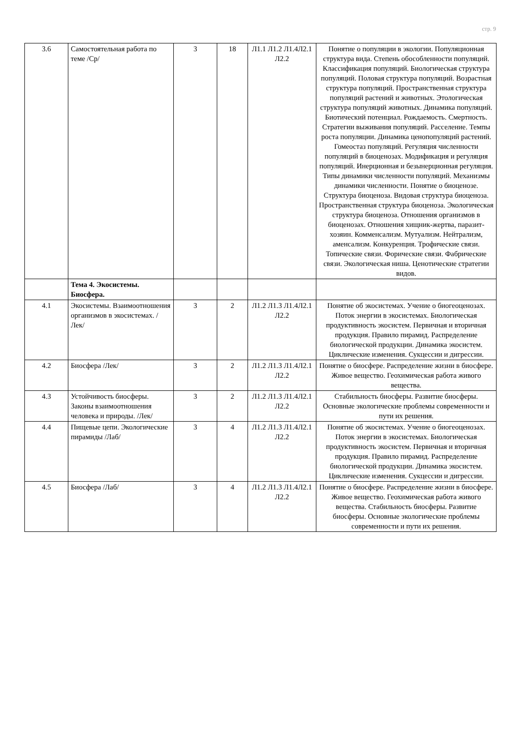стр. 9
| 3.6 | Самостоятельная работа по теме /Ср/ | 3 | 18 | Л1.1 Л1.2 Л1.4Л2.1 Л2.2 | Понятие о популяции в экологии. Популяционная структура вида. Степень обособленности популяций. Классификация популяций. Биологическая структура популяций. Половая структура популяций. Возрастная структура популяций. Пространственная структура популяций растений и животных. Этологическая структура популяций животных. Динамика популяций. Биотический потенциал. Рождаемость. Смертность. Стратегии выживания популяций. Расселение. Темпы роста популяции. Динамика ценопопуляций растений. Гомеостаз популяций. Регуляция численности популяций в биоценозах. Модификация и регуляция популяций. Инерционная и безынерционная регуляция. Типы динамики численности популяций. Механизмы динамики численности. Понятие о биоценозе. Структура биоценоза. Видовая структура биоценоза. Пространственная структура биоценоза. Экологическая структура биоценоза. Отношения организмов в биоценозах. Отношения хищник-жертва, паразит-хозяин. Комменсализм. Мутуализм. Нейтрализм, аменсализм. Конкуренция. Трофические связи. Топические связи. Форические связи. Фабрические связи. Экологическая ниша. Ценотические стратегии видов. |
| | Тема 4. Экосистемы. Биосфера. | | | | |
| 4.1 | Экосистемы. Взаимоотношения организмов в экосистемах. /Лек/ | 3 | 2 | Л1.2 Л1.3 Л1.4Л2.1 Л2.2 | Понятие об экосистемах. Учение о биогеоценозах. Поток энергии в экосистемах. Биологическая продуктивность экосистем. Первичная и вторичная продукция. Правило пирамид. Распределение биологической продукции. Динамика экосистем. Циклические изменения. Сукцессии и дигрессии. |
| 4.2 | Биосфера /Лек/ | 3 | 2 | Л1.2 Л1.3 Л1.4Л2.1 Л2.2 | Понятие о биосфере. Распределение жизни в биосфере. Живое вещество. Геохимическая работа живого вещества. |
| 4.3 | Устойчивость биосферы. Законы взаимоотношения человека и природы. /Лек/ | 3 | 2 | Л1.2 Л1.3 Л1.4Л2.1 Л2.2 | Стабильность биосферы. Развитие биосферы. Основные экологические проблемы современности и пути их решения. |
| 4.4 | Пищевые цепи. Экологические пирамиды /Лаб/ | 3 | 4 | Л1.2 Л1.3 Л1.4Л2.1 Л2.2 | Понятие об экосистемах. Учение о биогеоценозах. Поток энергии в экосистемах. Биологическая продуктивность экосистем. Первичная и вторичная продукция. Правило пирамид. Распределение биологической продукции. Динамика экосистем. Циклические изменения. Сукцессии и дигрессии. |
| 4.5 | Биосфера /Лаб/ | 3 | 4 | Л1.2 Л1.3 Л1.4Л2.1 Л2.2 | Понятие о биосфере. Распределение жизни в биосфере. Живое вещество. Геохимическая работа живого вещества. Стабильность биосферы. Развитие биосферы. Основные экологические проблемы современности и пути их решения. |